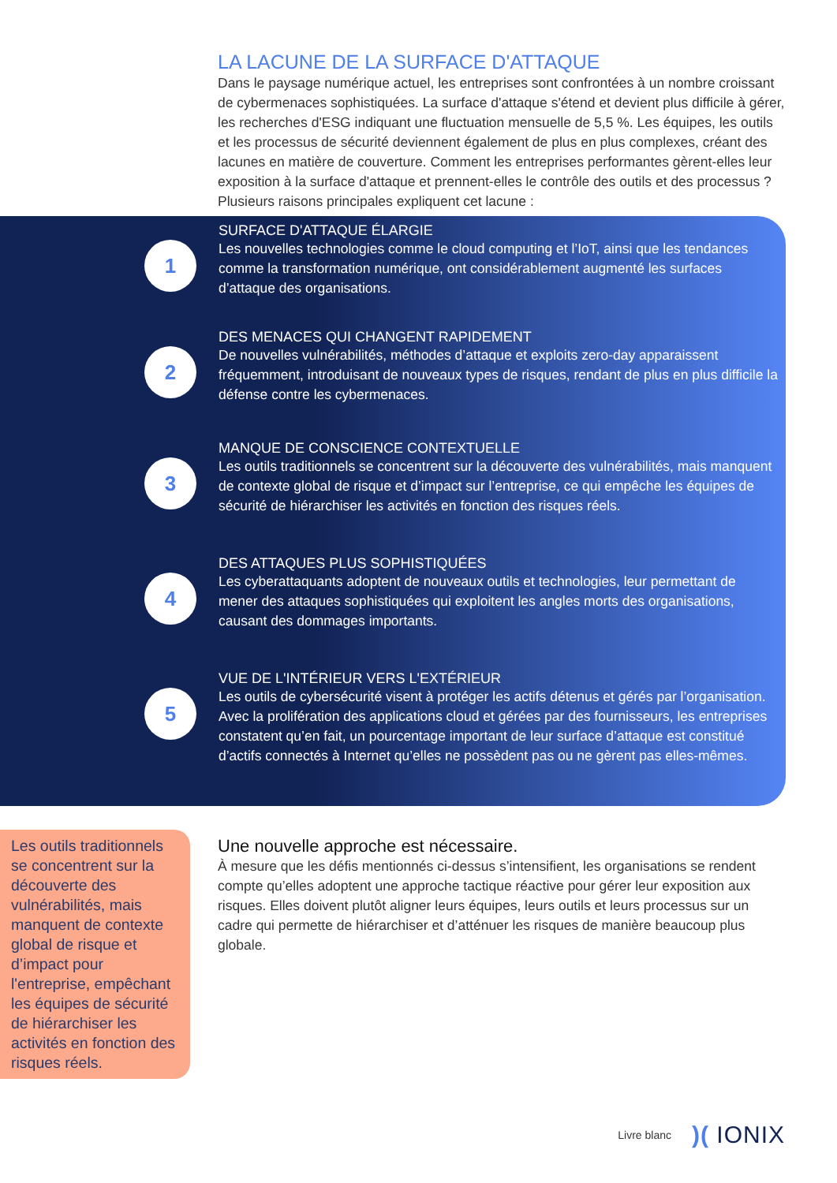LA LACUNE DE LA SURFACE D'ATTAQUE
Dans le paysage numérique actuel, les entreprises sont confrontées à un nombre croissant de cybermenaces sophistiquées. La surface d'attaque s'étend et devient plus difficile à gérer, les recherches d'ESG indiquant une fluctuation mensuelle de 5,5 %. Les équipes, les outils et les processus de sécurité deviennent également de plus en plus complexes, créant des lacunes en matière de couverture. Comment les entreprises performantes gèrent-elles leur exposition à la surface d'attaque et prennent-elles le contrôle des outils et des processus ? Plusieurs raisons principales expliquent cet lacune :
1
SURFACE D'ATTAQUE ÉLARGIE
Les nouvelles technologies comme le cloud computing et l’IoT, ainsi que les tendances comme la transformation numérique, ont considérablement augmenté les surfaces d’attaque des organisations.
2
DES MENACES QUI CHANGENT RAPIDEMENT
De nouvelles vulnérabilités, méthodes d’attaque et exploits zero-day apparaissent fréquemment, introduisant de nouveaux types de risques, rendant de plus en plus difficile la défense contre les cybermenaces.
3
MANQUE DE CONSCIENCE CONTEXTUELLE
Les outils traditionnels se concentrent sur la découverte des vulnérabilités, mais manquent de contexte global de risque et d’impact sur l’entreprise, ce qui empêche les équipes de sécurité de hiérarchiser les activités en fonction des risques réels.
4
DES ATTAQUES PLUS SOPHISTIQUÉES
Les cyberattaquants adoptent de nouveaux outils et technologies, leur permettant de mener des attaques sophistiquées qui exploitent les angles morts des organisations, causant des dommages importants.
5
VUE DE L'INTÉRIEUR VERS L'EXTÉRIEUR
Les outils de cybersécurité visent à protéger les actifs détenus et gérés par l’organisation. Avec la prolifération des applications cloud et gérées par des fournisseurs, les entreprises constatent qu’en fait, un pourcentage important de leur surface d’attaque est constitué d’actifs connectés à Internet qu’elles ne possèdent pas ou ne gèrent pas elles-mêmes.
Les outils traditionnels se concentrent sur la découverte des vulnérabilités, mais manquent de contexte global de risque et d’impact pour l'entreprise, empêchant les équipes de sécurité de hiérarchiser les activités en fonction des risques réels.
Une nouvelle approche est nécessaire.
À mesure que les défis mentionnés ci-dessus s’intensifient, les organisations se rendent compte qu’elles adoptent une approche tactique réactive pour gérer leur exposition aux risques. Elles doivent plutôt aligner leurs équipes, leurs outils et leurs processus sur un cadre qui permette de hiérarchiser et d’atténuer les risques de manière beaucoup plus globale.
Livre blanc)( IONIX